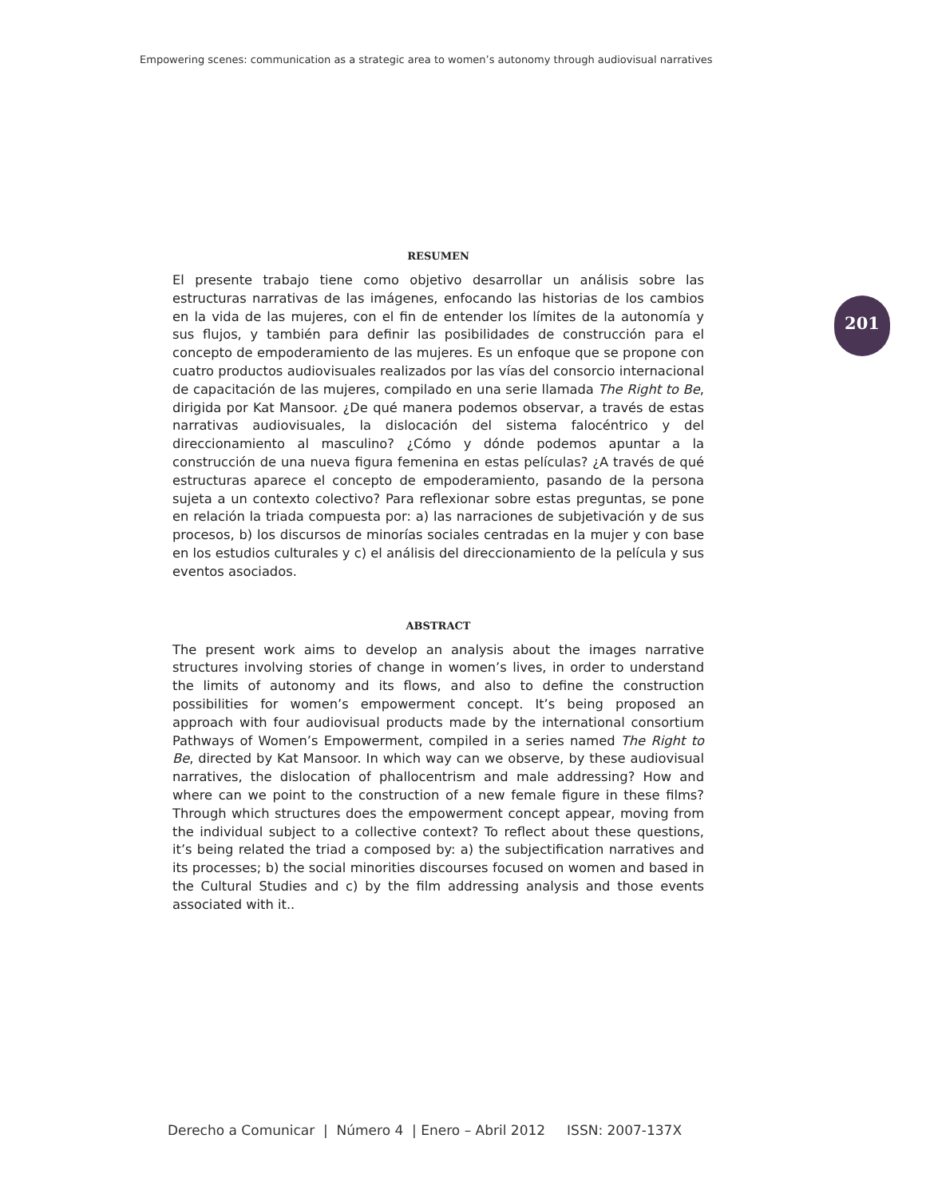Empowering scenes: communication as a strategic area to women’s autonomy through audiovisual narratives
201
RESUMEN
El presente trabajo tiene como objetivo desarrollar un análisis sobre las estructuras narrativas de las imágenes, enfocando las historias de los cambios en la vida de las mujeres, con el fin de entender los límites de la autonomía y sus flujos, y también para definir las posibilidades de construcción para el concepto de empoderamiento de las mujeres. Es un enfoque que se propone con cuatro productos audiovisuales realizados por las vías del consorcio internacional de capacitación de las mujeres, compilado en una serie llamada The Right to Be, dirigida por Kat Mansoor. ¿De qué manera podemos observar, a través de estas narrativas audiovisuales, la dislocación del sistema falocéntrico y del direccionamiento al masculino? ¿Cómo y dónde podemos apuntar a la construcción de una nueva figura femenina en estas películas? ¿A través de qué estructuras aparece el concepto de empoderamiento, pasando de la persona sujeta a un contexto colectivo? Para reflexionar sobre estas preguntas, se pone en relación la triada compuesta por: a) las narraciones de subjetivación y de sus procesos, b) los discursos de minorías sociales centradas en la mujer y con base en los estudios culturales y c) el análisis del direccionamiento de la película y sus eventos asociados.
ABSTRACT
The present work aims to develop an analysis about the images narrative structures involving stories of change in women’s lives, in order to understand the limits of autonomy and its flows, and also to define the construction possibilities for women’s empowerment concept. It’s being proposed an approach with four audiovisual products made by the international consortium Pathways of Women’s Empowerment, compiled in a series named The Right to Be, directed by Kat Mansoor. In which way can we observe, by these audiovisual narratives, the dislocation of phallocentrism and male addressing? How and where can we point to the construction of a new female figure in these films? Through which structures does the empowerment concept appear, moving from the individual subject to a collective context? To reflect about these questions, it’s being related the triad a composed by: a) the subjectification narratives and its processes; b) the social minorities discourses focused on women and based in the Cultural Studies and c) by the film addressing analysis and those events associated with it..
Derecho a Comunicar | Número 4 | Enero – Abril 2012 ISSN: 2007-137X